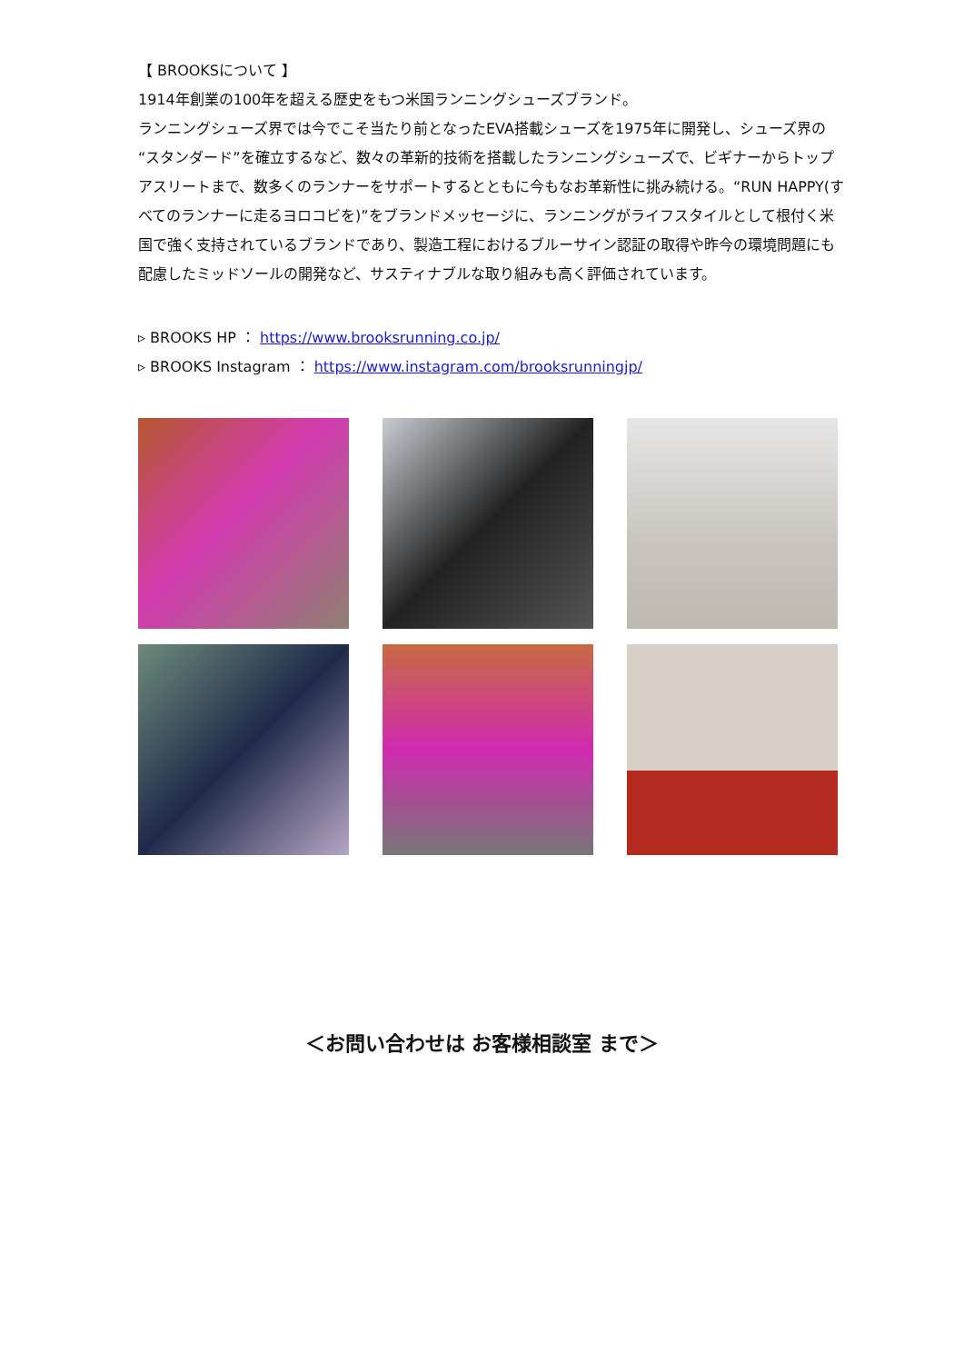【 BROOKSについて 】
1914年創業の100年を超える歴史をもつ米国ランニングシューズブランド。
ランニングシューズ界では今でこそ当たり前となったEVA搭載シューズを1975年に開発し、シューズ界の“スタンダード”を確立するなど、数々の革新的技術を搭載したランニングシューズで、ビギナーからトップアスリートまで、数多くのランナーをサポートするとともに今もなお革新性に挑み続ける。“RUN HAPPY(すべてのランナーに走るヨロコビを)”をブランドメッセージに、ランニングがライフスタイルとして根付く米国で強く支持されているブランドであり、製造工程におけるブルーサイン認証の取得や昨今の環境問題にも配慮したミッドソールの開発など、サスティナブルな取り組みも高く評価されています。
▹ BROOKS HP ： https://www.brooksrunning.co.jp/
▹ BROOKS Instagram ： https://www.instagram.com/brooksrunningjp/
＜お問い合わせは お客様相談室 まで＞